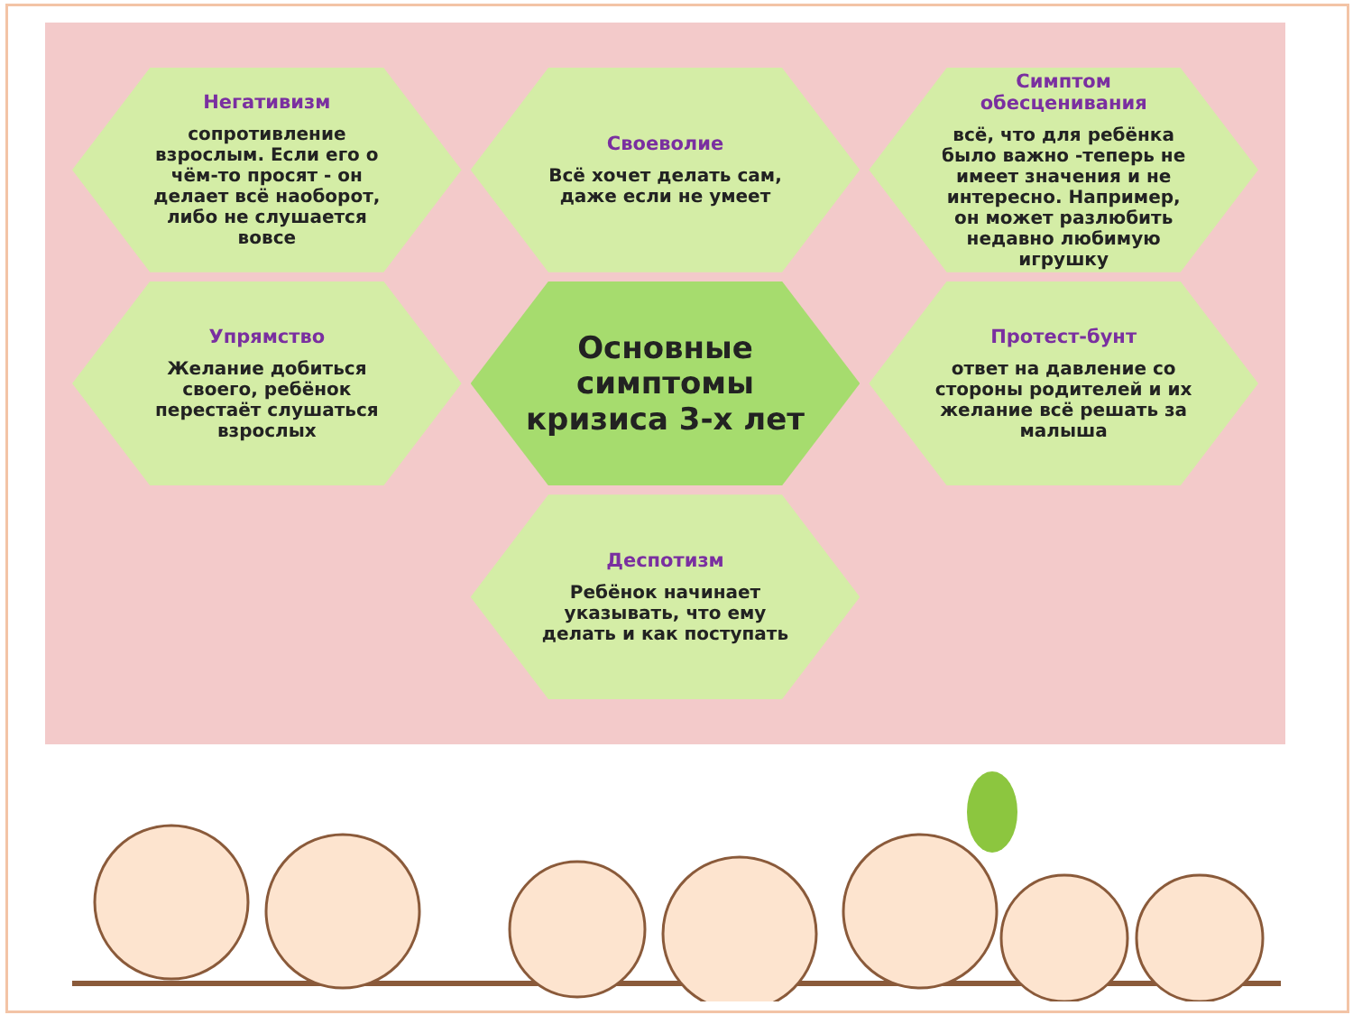Негативизм
сопротивление взрослым. Если его о чём-то просят - он делает всё наоборот, либо не слушается вовсе
Своеволие
Всё хочет делать сам, даже если не умеет
Симптом обесценивания
всё, что для ребёнка было важно -теперь не имеет значения и не интересно. Например, он может разлюбить недавно любимую игрушку
Упрямство
Желание добиться своего, ребёнок перестаёт слушаться взрослых
Основные симптомы кризиса 3-х лет
Протест-бунт
ответ на давление со стороны родителей и их желание всё решать за малыша
Деспотизм
Ребёнок начинает указывать, что ему делать и как поступать